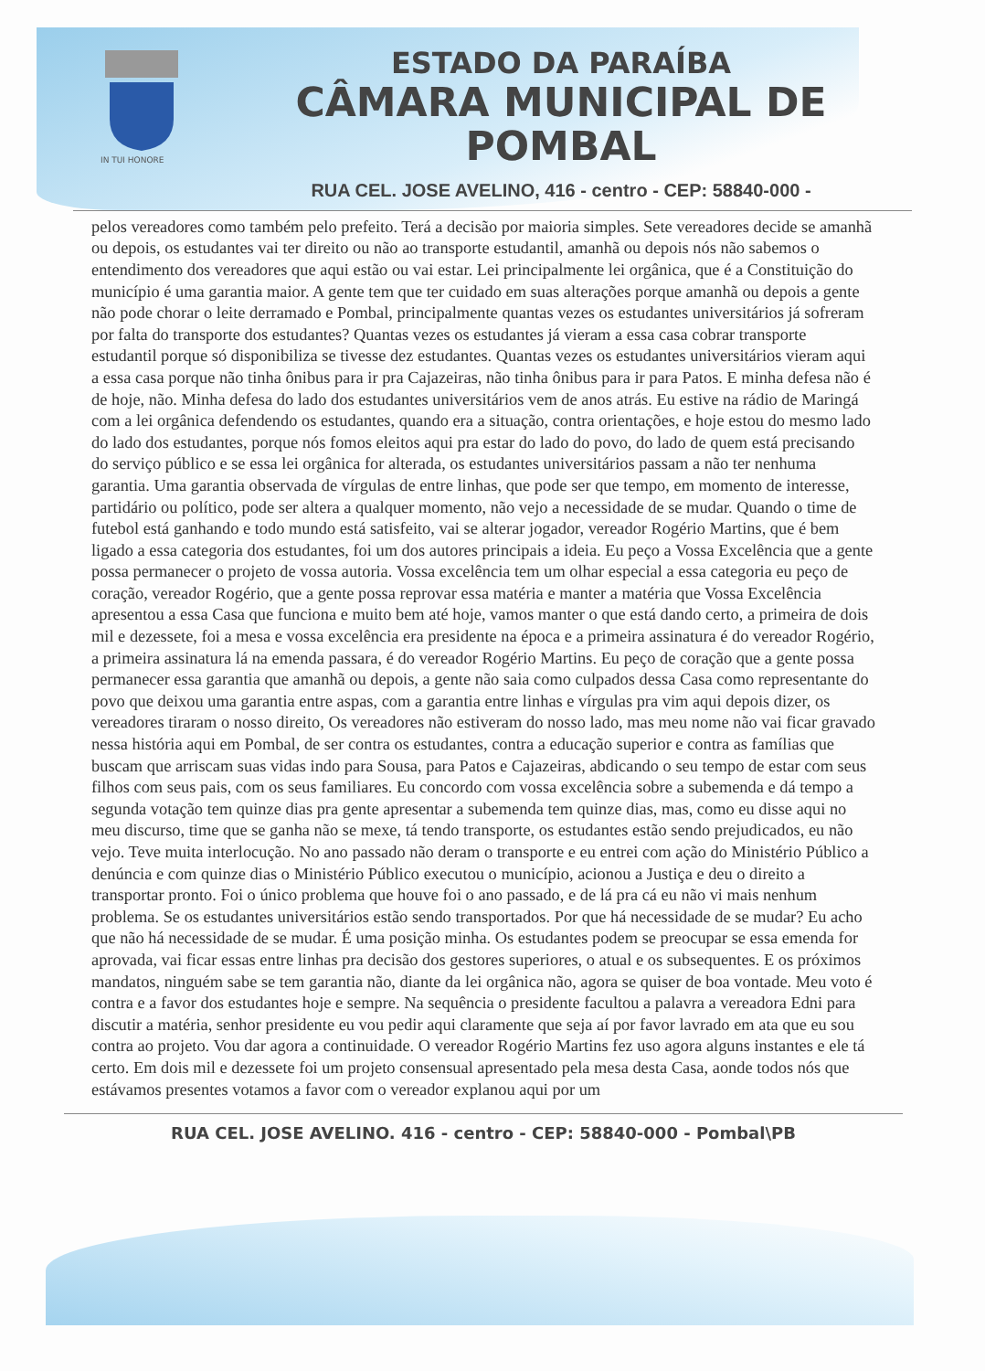IN TUI HONORE
ESTADO DA PARAÍBA
CÂMARA MUNICIPAL DE
POMBAL
RUA CEL. JOSE AVELINO, 416 - centro - CEP: 58840-000 -
pelos vereadores como também pelo prefeito. Terá a decisão por maioria simples. Sete vereadores decide se amanhã ou depois, os estudantes vai ter direito ou não ao transporte estudantil, amanhã ou depois nós não sabemos o entendimento dos vereadores que aqui estão ou vai estar. Lei principalmente lei orgânica, que é a Constituição do município é uma garantia maior. A gente tem que ter cuidado em suas alterações porque amanhã ou depois a gente não pode chorar o leite derramado e Pombal, principalmente quantas vezes os estudantes universitários já sofreram por falta do transporte dos estudantes? Quantas vezes os estudantes já vieram a essa casa cobrar transporte estudantil porque só disponibiliza se tivesse dez estudantes. Quantas vezes os estudantes universitários vieram aqui a essa casa porque não tinha ônibus para ir pra Cajazeiras, não tinha ônibus para ir para Patos. E minha defesa não é de hoje, não. Minha defesa do lado dos estudantes universitários vem de anos atrás. Eu estive na rádio de Maringá com a lei orgânica defendendo os estudantes, quando era a situação, contra orientações, e hoje estou do mesmo lado do lado dos estudantes, porque nós fomos eleitos aqui pra estar do lado do povo, do lado de quem está precisando do serviço público e se essa lei orgânica for alterada, os estudantes universitários passam a não ter nenhuma garantia. Uma garantia observada de vírgulas de entre linhas, que pode ser que tempo, em momento de interesse, partidário ou político, pode ser altera a qualquer momento, não vejo a necessidade de se mudar. Quando o time de futebol está ganhando e todo mundo está satisfeito, vai se alterar jogador, vereador Rogério Martins, que é bem ligado a essa categoria dos estudantes, foi um dos autores principais a ideia. Eu peço a Vossa Excelência que a gente possa permanecer o projeto de vossa autoria. Vossa excelência tem um olhar especial a essa categoria eu peço de coração, vereador Rogério, que a gente possa reprovar essa matéria e manter a matéria que Vossa Excelência apresentou a essa Casa que funciona e muito bem até hoje, vamos manter o que está dando certo, a primeira de dois mil e dezessete, foi a mesa e vossa excelência era presidente na época e a primeira assinatura é do vereador Rogério, a primeira assinatura lá na emenda passara, é do vereador Rogério Martins. Eu peço de coração que a gente possa permanecer essa garantia que amanhã ou depois, a gente não saia como culpados dessa Casa como representante do povo que deixou uma garantia entre aspas, com a garantia entre linhas e vírgulas pra vim aqui depois dizer, os vereadores tiraram o nosso direito, Os vereadores não estiveram do nosso lado, mas meu nome não vai ficar gravado nessa história aqui em Pombal, de ser contra os estudantes, contra a educação superior e contra as famílias que buscam que arriscam suas vidas indo para Sousa, para Patos e Cajazeiras, abdicando o seu tempo de estar com seus filhos com seus pais, com os seus familiares. Eu concordo com vossa excelência sobre a subemenda e dá tempo a segunda votação tem quinze dias pra gente apresentar a subemenda tem quinze dias, mas, como eu disse aqui no meu discurso, time que se ganha não se mexe, tá tendo transporte, os estudantes estão sendo prejudicados, eu não vejo. Teve muita interlocução. No ano passado não deram o transporte e eu entrei com ação do Ministério Público a denúncia e com quinze dias o Ministério Público executou o município, acionou a Justiça e deu o direito a transportar pronto. Foi o único problema que houve foi o ano passado, e de lá pra cá eu não vi mais nenhum problema. Se os estudantes universitários estão sendo transportados. Por que há necessidade de se mudar? Eu acho que não há necessidade de se mudar. É uma posição minha. Os estudantes podem se preocupar se essa emenda for aprovada, vai ficar essas entre linhas pra decisão dos gestores superiores, o atual e os subsequentes. E os próximos mandatos, ninguém sabe se tem garantia não, diante da lei orgânica não, agora se quiser de boa vontade. Meu voto é contra e a favor dos estudantes hoje e sempre. Na sequência o presidente facultou a palavra a vereadora Edni para discutir a matéria, senhor presidente eu vou pedir aqui claramente que seja aí por favor lavrado em ata que eu sou contra ao projeto. Vou dar agora a continuidade. O vereador Rogério Martins fez uso agora alguns instantes e ele tá certo. Em dois mil e dezessete foi um projeto consensual apresentado pela mesa desta Casa, aonde todos nós que estávamos presentes votamos a favor com o vereador explanou aqui por um
RUA CEL. JOSE AVELINO. 416 - centro - CEP: 58840-000 - Pombal\PB